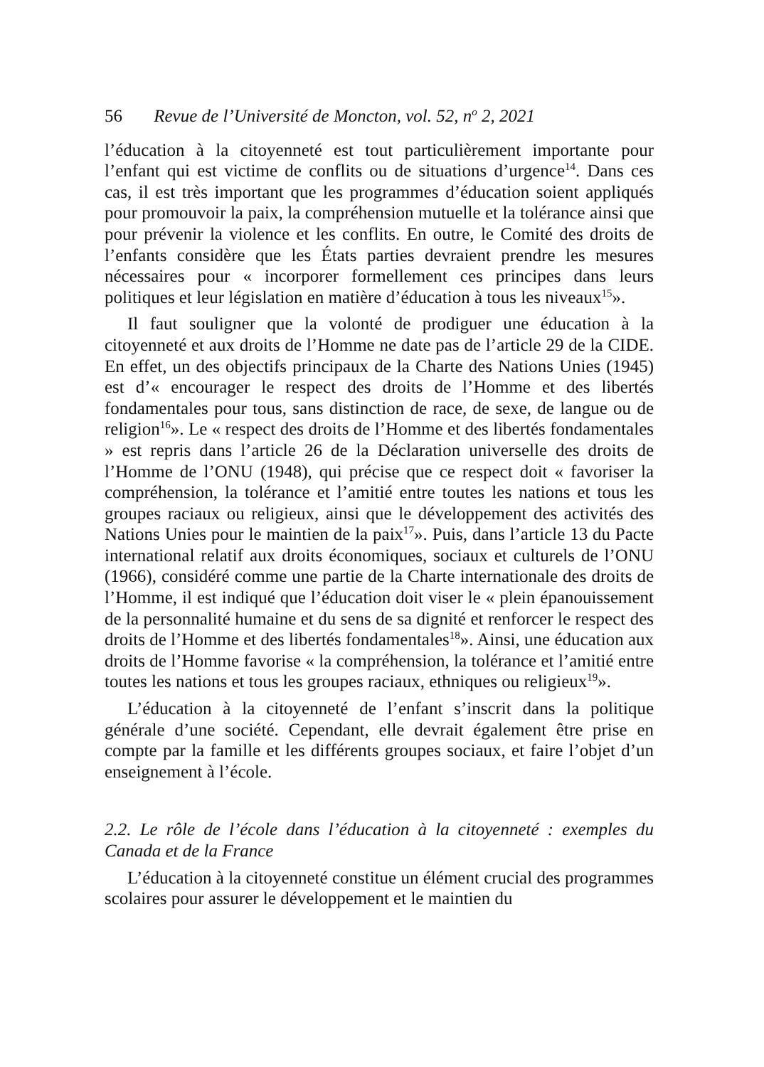56 Revue de l’Université de Moncton, vol. 52, n<sup>o</sup> 2, 2021
l’éducation à la citoyenneté est tout particulièrement importante pour l’enfant qui est victime de conflits ou de situations d’urgence<sup>14</sup>. Dans ces cas, il est très important que les programmes d’éducation soient appliqués pour promouvoir la paix, la compréhension mutuelle et la tolérance ainsi que pour prévenir la violence et les conflits. En outre, le Comité des droits de l’enfants considère que les États parties devraient prendre les mesures nécessaires pour « incorporer formellement ces principes dans leurs politiques et leur législation en matière d’éducation à tous les niveaux<sup>15</sup>».
Il faut souligner que la volonté de prodiguer une éducation à la citoyenneté et aux droits de l’Homme ne date pas de l’article 29 de la CIDE. En effet, un des objectifs principaux de la Charte des Nations Unies (1945) est d’« encourager le respect des droits de l’Homme et des libertés fondamentales pour tous, sans distinction de race, de sexe, de langue ou de religion<sup>16</sup>». Le « respect des droits de l’Homme et des libertés fondamentales » est repris dans l’article 26 de la Déclaration universelle des droits de l’Homme de l’ONU (1948), qui précise que ce respect doit « favoriser la compréhension, la tolérance et l’amitié entre toutes les nations et tous les groupes raciaux ou religieux, ainsi que le développement des activités des Nations Unies pour le maintien de la paix<sup>17</sup>». Puis, dans l’article 13 du Pacte international relatif aux droits économiques, sociaux et culturels de l’ONU (1966), considéré comme une partie de la Charte internationale des droits de l’Homme, il est indiqué que l’éducation doit viser le « plein épanouissement de la personnalité humaine et du sens de sa dignité et renforcer le respect des droits de l’Homme et des libertés fondamentales<sup>18</sup>». Ainsi, une éducation aux droits de l’Homme favorise « la compréhension, la tolérance et l’amitié entre toutes les nations et tous les groupes raciaux, ethniques ou religieux<sup>19</sup>».
L’éducation à la citoyenneté de l’enfant s’inscrit dans la politique générale d’une société. Cependant, elle devrait également être prise en compte par la famille et les différents groupes sociaux, et faire l’objet d’un enseignement à l’école.
2.2. Le rôle de l’école dans l’éducation à la citoyenneté : exemples du Canada et de la France
L’éducation à la citoyenneté constitue un élément crucial des programmes scolaires pour assurer le développement et le maintien du